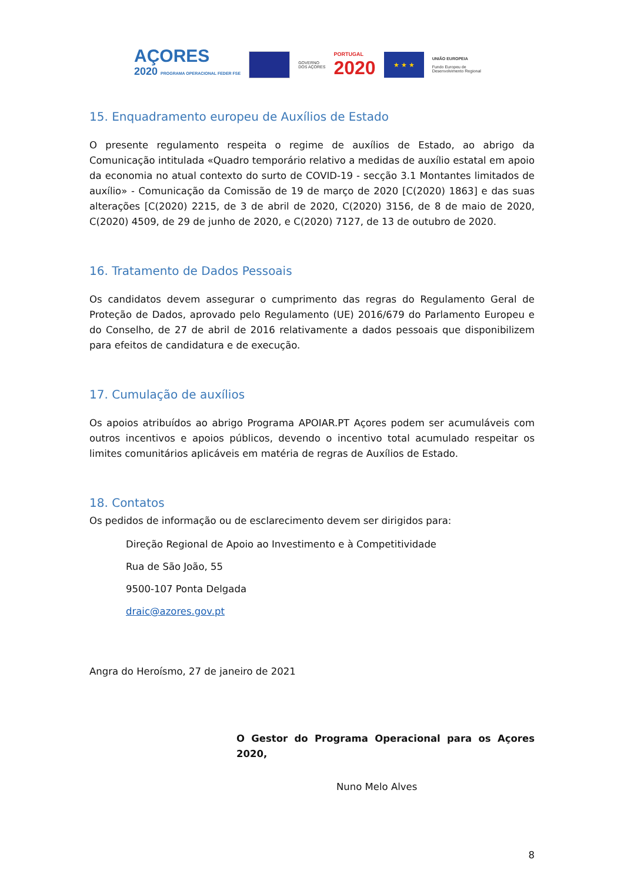AÇORES
2020 PROGRAMA OPERACIONAL FEDER FSE
GOVERNO
DOS AÇORES
PORTUGAL
2020
★ ★ ★
UNIÃO EUROPEIA
Fundo Europeu de
Desenvolvimento Regional
15. Enquadramento europeu de Auxílios de Estado
O presente regulamento respeita o regime de auxílios de Estado, ao abrigo da Comunicação intitulada «Quadro temporário relativo a medidas de auxílio estatal em apoio da economia no atual contexto do surto de COVID-19 - secção 3.1 Montantes limitados de auxílio» - Comunicação da Comissão de 19 de março de 2020 [C(2020) 1863] e das suas alterações [C(2020) 2215, de 3 de abril de 2020, C(2020) 3156, de 8 de maio de 2020, C(2020) 4509, de 29 de junho de 2020, e C(2020) 7127, de 13 de outubro de 2020.
16. Tratamento de Dados Pessoais
Os candidatos devem assegurar o cumprimento das regras do Regulamento Geral de Proteção de Dados, aprovado pelo Regulamento (UE) 2016/679 do Parlamento Europeu e do Conselho, de 27 de abril de 2016 relativamente a dados pessoais que disponibilizem para efeitos de candidatura e de execução.
17. Cumulação de auxílios
Os apoios atribuídos ao abrigo Programa APOIAR.PT Açores podem ser acumuláveis com outros incentivos e apoios públicos, devendo o incentivo total acumulado respeitar os limites comunitários aplicáveis em matéria de regras de Auxílios de Estado.
18. Contatos
Os pedidos de informação ou de esclarecimento devem ser dirigidos para:
Direção Regional de Apoio ao Investimento e à Competitividade
Rua de São João, 55
9500-107 Ponta Delgada
draic@azores.gov.pt
Angra do Heroísmo, 27 de janeiro de 2021
O Gestor do Programa Operacional para os Açores 2020,
Nuno Melo Alves
8